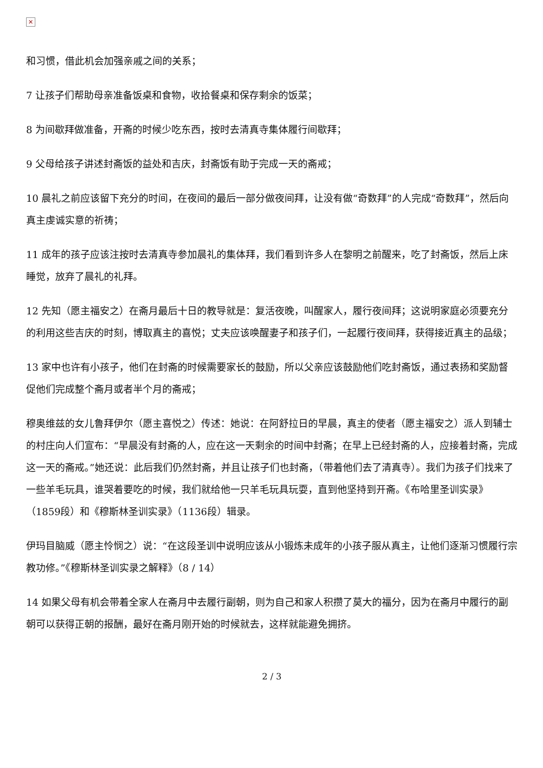✕
和习惯，借此机会加强亲戚之间的关系；
7 让孩子们帮助母亲准备饭桌和食物，收拾餐桌和保存剩余的饭菜；
8 为间歇拜做准备，开斋的时候少吃东西，按时去清真寺集体履行间歇拜；
9 父母给孩子讲述封斋饭的益处和吉庆，封斋饭有助于完成一天的斋戒；
10 晨礼之前应该留下充分的时间，在夜间的最后一部分做夜间拜，让没有做“奇数拜”的人完成“奇数拜”，然后向真主虔诚实意的祈祷；
11 成年的孩子应该注按时去清真寺参加晨礼的集体拜，我们看到许多人在黎明之前醒来，吃了封斋饭，然后上床睡觉，放弃了晨礼的礼拜。
12 先知（愿主福安之）在斋月最后十日的教导就是：复活夜晚，叫醒家人，履行夜间拜；这说明家庭必须要充分的利用这些吉庆的时刻，博取真主的喜悦；丈夫应该唤醒妻子和孩子们，一起履行夜间拜，获得接近真主的品级；
13 家中也许有小孩子，他们在封斋的时候需要家长的鼓励，所以父亲应该鼓励他们吃封斋饭，通过表扬和奖励督促他们完成整个斋月或者半个月的斋戒；
穆奥维兹的女儿鲁拜伊尔（愿主喜悦之）传述：她说：在阿舒拉日的早晨，真主的使者（愿主福安之）派人到辅士的村庄向人们宣布：“早晨没有封斋的人，应在这一天剩余的时间中封斋；在早上已经封斋的人，应接着封斋，完成这一天的斋戒。”她还说：此后我们仍然封斋，并且让孩子们也封斋，（带着他们去了清真寺）。我们为孩子们找来了一些羊毛玩具，谁哭着要吃的时候，我们就给他一只羊毛玩具玩耍，直到他坚持到开斋。《布哈里圣训实录》（1859段）和《穆斯林圣训实录》（1136段）辑录。
伊玛目脑威（愿主怜悯之）说：“在这段圣训中说明应该从小锻炼未成年的小孩子服从真主，让他们逐渐习惯履行宗教功修。”《穆斯林圣训实录之解释》（8 / 14）
14 如果父母有机会带着全家人在斋月中去履行副朝，则为自己和家人积攒了莫大的福分，因为在斋月中履行的副朝可以获得正朝的报酬，最好在斋月刚开始的时候就去，这样就能避免拥挤。
2 / 3